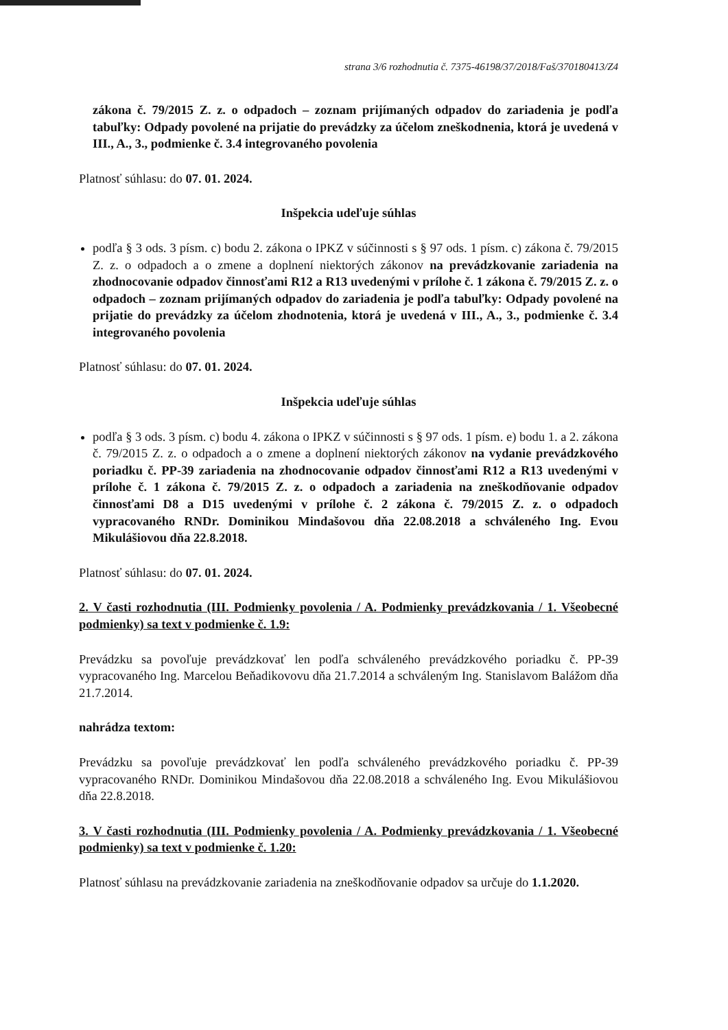strana 3/6 rozhodnutia č. 7375-46198/37/2018/Faš/370180413/Z4
zákona č. 79/2015 Z. z. o odpadoch – zoznam prijímaných odpadov do zariadenia je podľa tabuľky: Odpady povolené na prijatie do prevádzky za účelom zneškodnenia, ktorá je uvedená v III., A., 3., podmienke č. 3.4 integrovaného povolenia
Platnosť súhlasu: do 07. 01. 2024.
Inšpekcia udeľuje súhlas
podľa § 3 ods. 3 písm. c) bodu 2. zákona o IPKZ v súčinnosti s § 97 ods. 1 písm. c) zákona č. 79/2015 Z. z. o odpadoch a o zmene a doplnení niektorých zákonov na prevádzkovanie zariadenia na zhodnocovanie odpadov činnosťami R12 a R13 uvedenými v prílohe č. 1 zákona č. 79/2015 Z. z. o odpadoch – zoznam prijímaných odpadov do zariadenia je podľa tabuľky: Odpady povolené na prijatie do prevádzky za účelom zhodnotenia, ktorá je uvedená v III., A., 3., podmienke č. 3.4 integrovaného povolenia
Platnosť súhlasu: do 07. 01. 2024.
Inšpekcia udeľuje súhlas
podľa § 3 ods. 3 písm. c) bodu 4. zákona o IPKZ v súčinnosti s § 97 ods. 1 písm. e) bodu 1. a 2. zákona č. 79/2015 Z. z. o odpadoch a o zmene a doplnení niektorých zákonov na vydanie prevádzkového poriadku č. PP-39 zariadenia na zhodnocovanie odpadov činnosťami R12 a R13 uvedenými v prílohe č. 1 zákona č. 79/2015 Z. z. o odpadoch a zariadenia na zneškodňovanie odpadov činnosťami D8 a D15 uvedenými v prílohe č. 2 zákona č. 79/2015 Z. z. o odpadoch vypracovaného RNDr. Dominikou Mindašovou dňa 22.08.2018 a schváleného Ing. Evou Mikulášiovou dňa 22.8.2018.
Platnosť súhlasu: do 07. 01. 2024.
2. V časti rozhodnutia (III. Podmienky povolenia / A. Podmienky prevádzkovania / 1. Všeobecné podmienky) sa text v podmienke č. 1.9:
Prevádzku sa povoľuje prevádzkovať len podľa schváleného prevádzkového poriadku č. PP-39 vypracovaného Ing. Marcelou Beňadikovovu dňa 21.7.2014 a schváleným Ing. Stanislavom Balážom dňa 21.7.2014.
nahrádza textom:
Prevádzku sa povoľuje prevádzkovať len podľa schváleného prevádzkového poriadku č. PP-39 vypracovaného RNDr. Dominikou Mindašovou dňa 22.08.2018 a schváleného Ing. Evou Mikulášiovou dňa 22.8.2018.
3. V časti rozhodnutia (III. Podmienky povolenia / A. Podmienky prevádzkovania / 1. Všeobecné podmienky) sa text v podmienke č. 1.20:
Platnosť súhlasu na prevádzkovanie zariadenia na zneškodňovanie odpadov sa určuje do 1.1.2020.